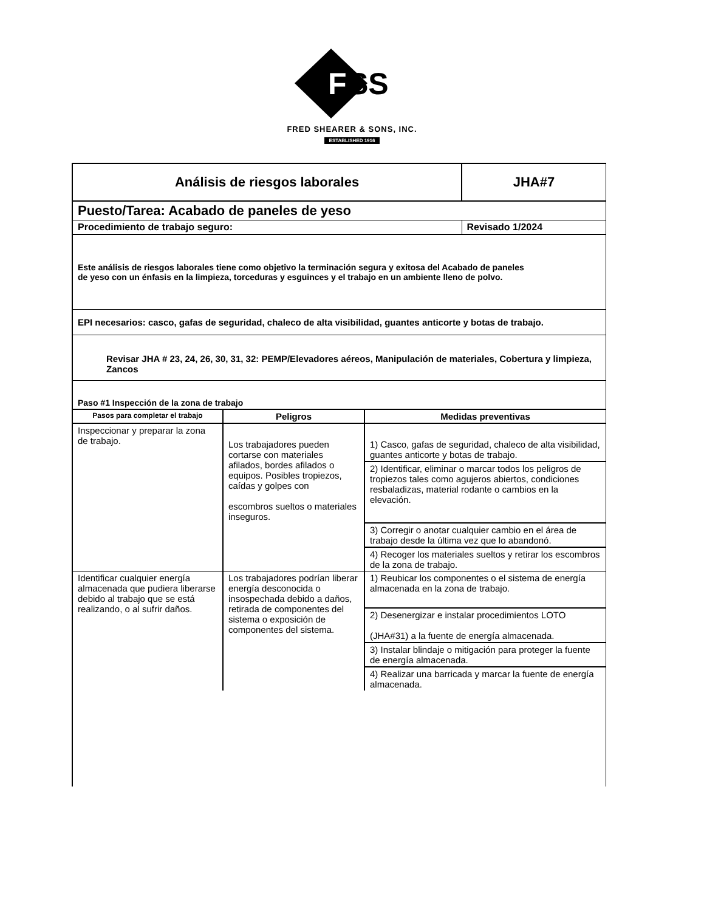F
SS
FRED SHEARER & SONS, INC.
ESTABLISHED 1916
| Análisis de riesgos laborales | JHA#7 |
| Puesto/Tarea: Acabado de paneles de yeso | |
| Procedimiento de trabajo seguro: | Revisado 1/2024 |
| Este análisis de riesgos laborales tiene como objetivo la terminación segura y exitosa del Acabado de paneles de yeso con un énfasis en la limpieza, torceduras y esguinces y el trabajo en un ambiente lleno de polvo. | |
| EPI necesarios: casco, gafas de seguridad, chaleco de alta visibilidad, guantes anticorte y botas de trabajo. | |
| Revisar JHA # 23, 24, 26, 30, 31, 32: PEMP/Elevadores aéreos, Manipulación de materiales, Cobertura y limpieza, Zancos | |
| Paso #1 Inspección de la zona de trabajo | |
| Pasos para completar el trabajo | Peligros | Medidas preventivas |
| --- | --- | --- |
| Inspeccionar y preparar la zona de trabajo. | Los trabajadores pueden cortarse con materiales afilados, bordes afilados o equipos. Posibles tropiezos, caídas y golpes con escombros sueltos o materiales inseguros. | 1) Casco, gafas de seguridad, chaleco de alta visibilidad, guantes anticorte y botas de trabajo. |
| | | 2) Identificar, eliminar o marcar todos los peligros de tropiezos tales como agujeros abiertos, condiciones resbaladizas, material rodante o cambios en la elevación. |
| | | 3) Corregir o anotar cualquier cambio en el área de trabajo desde la última vez que lo abandonó. |
| | | 4) Recoger los materiales sueltos y retirar los escombros de la zona de trabajo. |
| Identificar cualquier energía almacenada que pudiera liberarse debido al trabajo que se está realizando, o al sufrir daños. | Los trabajadores podrían liberar energía desconocida o insospechada debido a daños, retirada de componentes del sistema o exposición de componentes del sistema. | 1) Reubicar los componentes o el sistema de energía almacenada en la zona de trabajo. |
| | | 2) Desenergizar e instalar procedimientos LOTO (JHA#31) a la fuente de energía almacenada. |
| | | 3) Instalar blindaje o mitigación para proteger la fuente de energía almacenada. |
| | | 4) Realizar una barricada y marcar la fuente de energía almacenada. |